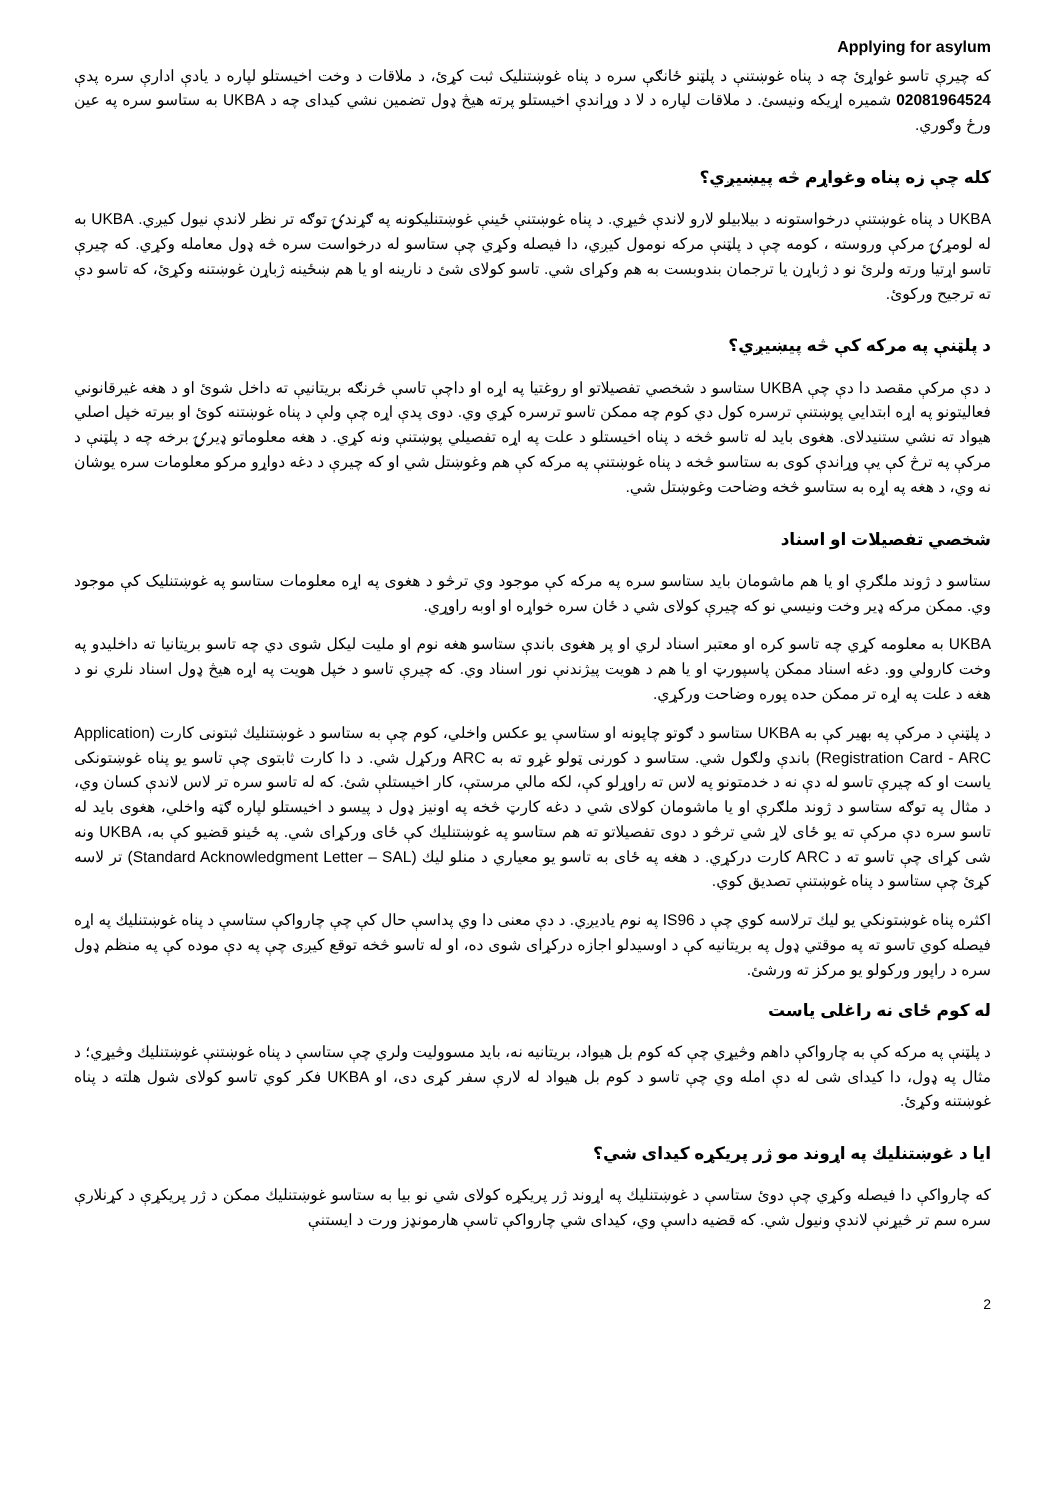Applying for asylum
که چیرې تاسو غواړئ چه د پناه غوښتنې د پلټنو ځانګې سره د پناه غوښتنلیک ثبت کړئ، د ملاقات د وخت اخیستلو لپاره د یادې ادارې سره پدې 02081964524 شمیره اړیکه ونیسئ. د ملاقات لپاره د لا د وړاندې اخیستلو پرته هیڅ ډول تضمین نشي کیدای چه د UKBA به ستاسو سره په عین ورځ وګوري.
کله چې زه پناه وغواړم څه پیښیږي؟
UKBA د پناه غوښتنې درخواستونه د بیلابیلو لارو لاندې څیړي. د پناه غوښتنې ځینې غوښتنلیکونه په ګړندۍ توګه تر نظر لاندې نیول کیږي. UKBA به له لومړۍ مرکې وروسته ، کومه چې د پلټنې مرکه نومول کیږي، دا فیصله وکړي چې ستاسو له درخواست سره څه ډول معامله وکړي. که چیرې تاسو اړتیا ورته ولرئ نو د ژباړن یا ترجمان بندوبست به هم وکړای شي. تاسو کولای شئ د نارینه او یا هم ښځینه ژباړن غوښتنه وکړئ، که تاسو دې ته ترجیح ورکوئ.
د پلټنې په مرکه کې څه پیښیږي؟
د دې مرکې مقصد دا دې چې UKBA ستاسو د شخصي تفصیلاتو او روغتیا په اړه او داچې تاسې څرنګه بریتانیې ته داخل شوئ او د هغه غیرقانوني فعالیتونو په اړه ابتدایي پوښتنې ترسره کول دي کوم چه ممکن تاسو ترسره کړي وي. دوی پدې اړه چې ولې د پناه غوښتنه کوئ او بیرته خپل اصلي هیواد ته نشي ستنیدلای. هغوی باید له تاسو څخه د پناه اخیستلو د علت په اړه تفصیلي پوښتنې ونه کړي. د هغه معلوماتو ډیرۍ برخه چه د پلټنې د مرکې په ترڅ کې یې وړاندې کوی به ستاسو څخه د پناه غوښتنې په مرکه کې هم وغوښتل شي او که چیرې د دغه دواړو مرکو معلومات سره یوشان نه وي، د هغه په اړه به ستاسو څخه وضاحت وغوښتل شي.
شخصي تفصیلات او اسناد
ستاسو د ژوند ملګرې او یا هم ماشومان باید ستاسو سره په مرکه کې موجود وي ترڅو د هغوی په اړه معلومات ستاسو په غوښتنلیک کې موجود وي. ممکن مرکه ډیر وخت ونیسي نو که چیرې کولای شي د ځان سره خواړه او اوبه راوړي.
UKBA به معلومه کړي چه تاسو کره او معتبر اسناد لري او پر هغوی باندې ستاسو هغه نوم او ملیت لیکل شوی دي چه تاسو بریتانیا ته داخلیدو په وخت کارولي وو. دغه اسناد ممکن پاسپورټ او یا هم د هویت پیژندنې نور اسناد وي. که چیرې تاسو د خپل هویت په اړه هیڅ ډول اسناد نلري نو د هغه د علت په اړه تر ممکن حده پوره وضاحت ورکړي.
د پلټنې د مرکې په بهیر کې به UKBA ستاسو د ګوتو چاپونه او ستاسې یو عکس واخلي، کوم چې به ستاسو د غوښتنلیك ثبتونی کارت (Application Registration Card - ARC) باندې ولګول شي. ستاسو د کورنی ټولو غړو ته به ARC ورکړل شي. د دا کارت ثابتوی چې تاسو یو پناه غوښتونکی یاست او که چیرې تاسو له دې نه د خدمتونو په لاس ته راوړلو کې، لکه مالي مرستې، کار اخیستلې شئ. که له تاسو سره تر لاس لاندې کسان وي، د مثال په توګه ستاسو د ژوند ملګرې او یا ماشومان کولای شي د دغه کارټ څخه په اونیز ډول د پیسو د اخیستلو لپاره ګټه واخلي، هغوی باید له تاسو سره دې مرکې ته یو ځای لاړ شي ترڅو د دوی تفصیلاتو ته هم ستاسو په غوښتنلیك کې ځای ورکړای شي. په ځینو قضیو کې به، UKBA ونه شی کړای چې تاسو ته د ARC کارت درکړي. د هغه په ځای به تاسو یو معیاري د منلو لیك (Standard Acknowledgment Letter – SAL) تر لاسه کړئ چې ستاسو د پناه غوښتنې تصدیق کوي.
اکثره پناه غوښتونکي یو لیك ترلاسه کوي چې د IS96 په نوم یادیږي. د دې معنی دا وي پداسې حال کې چې چارواکې ستاسې د پناه غوښتنلیك په اړه فیصله کوي تاسو ته په موقتي ډول په بریتانیه کې د اوسیدلو اجازه درکړای شوی ده، او له تاسو څخه توقع کیږی چې په دې موده کې په منظم ډول سره د راپور ورکولو یو مرکز ته ورشئ.
له کوم ځای نه راغلی یاست
د پلټنې په مرکه کې به چارواکې داهم وڅیړي چې که کوم بل هیواد، بریتانیه نه، باید مسوولیت ولري چې ستاسې د پناه غوښتنې غوښتنلیك وڅیړي؛ د مثال په ډول، دا کیدای شی له دې امله وي چې تاسو د کوم بل هیواد له لارې سفر کړی دی، او UKBA فکر کوي تاسو کولای شول هلته د پناه غوښتنه وکړئ.
ایا د غوښتنلیك په اړوند مو ژر پریکړه کیدای شي؟
که چارواکې دا فیصله وکړي چې دوئ ستاسې د غوښتنلیك په اړوند ژر پریکړه کولای شي نو بیا به ستاسو غوښتنلیك ممکن د ژر پریکړې د کړنلارې سره سم تر څیړنې لاندې ونیول شي. که قضیه داسې وي، کیدای شي چارواکې تاسې هارمونډز ورت د ایستنې
2